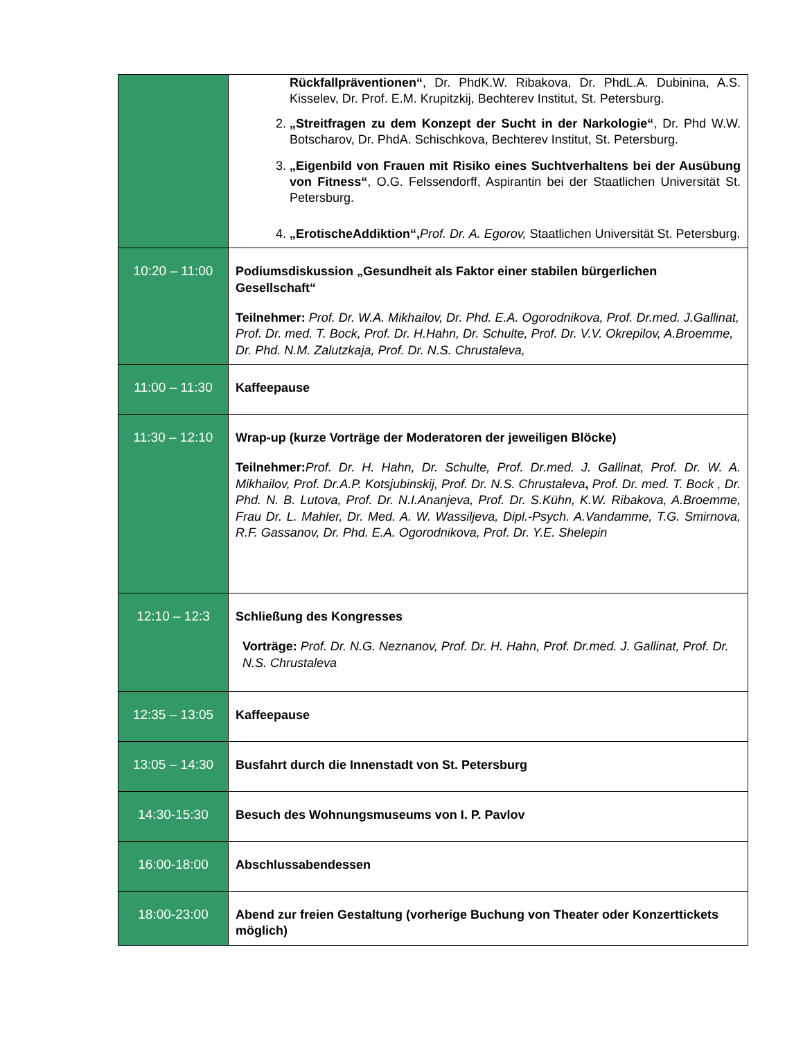| | Rückfallpräventionen“ , Dr. PhdK.W. Ribakova, Dr. PhdL.A. Dubinina, A.S. Kisselev, Dr. Prof. E.M. Krupitzkij, Bechterev Institut, St. Petersburg. 2. „Streitfragen zu dem Konzept der Sucht in der Narkologie“ , Dr. Phd W.W. Botscharov, Dr. PhdA. Schischkova, Bechterev Institut, St. Petersburg. 3. „Eigenbild von Frauen mit Risiko eines Suchtverhaltens bei der Ausübung von Fitness“ , O.G. Felssendorff, Aspirantin bei der Staatlichen Universität St. Petersburg. 4. „ErotischeAddiktion“, Prof. Dr. A. Egorov, Staatlichen Universität St. Petersburg. |
| 10:20 – 11:00 | Podiumsdiskussion „Gesundheit als Faktor einer stabilen bürgerlichen Gesellschaft“ Teilnehmer: Prof. Dr. W.A. Mikhailov, Dr. Phd. E.A. Ogorodnikova, Prof. Dr.med. J.Gallinat, Prof. Dr. med. T. Bock, Prof. Dr. H.Hahn, Dr. Schulte, Prof. Dr. V.V. Okrepilov, A.Broemme, Dr. Phd. N.M. Zalutzkaja, Prof. Dr. N.S. Chrustaleva, |
| 11:00 – 11:30 | Kaffeepause |
| 11:30 – 12:10 | Wrap-up (kurze Vorträge der Moderatoren der jeweiligen Blöcke) Teilnehmer: Prof. Dr. H. Hahn, Dr. Schulte, Prof. Dr.med. J. Gallinat, Prof. Dr. W. A. Mikhailov, Prof. Dr.A.P. Kotsjubinskij, Prof. Dr. N.S. Chrustaleva , Prof. Dr. med. T. Bock , Dr. Phd. N. B. Lutova, Prof. Dr. N.I.Ananjeva, Prof. Dr. S.Kühn, K.W. Ribakova, A.Broemme, Frau Dr. L. Mahler, Dr. Med. A. W. Wassiljeva, Dipl.-Psych. A.Vandamme, T.G. Smirnova, R.F. Gassanov, Dr. Phd. E.A. Ogorodnikova, Prof. Dr. Y.E. Shelepin |
| 12:10 – 12:3 | Schließung des Kongresses Vorträge: Prof. Dr. N.G. Neznanov, Prof. Dr. H. Hahn, Prof. Dr.med. J. Gallinat, Prof. Dr. N.S. Chrustaleva |
| 12:35 – 13:05 | Kaffeepause |
| 13:05 – 14:30 | Busfahrt durch die Innenstadt von St. Petersburg |
| 14:30-15:30 | Besuch des Wohnungsmuseums von I. P. Pavlov |
| 16:00-18:00 | Abschlussabendessen |
| 18:00-23:00 | Abend zur freien Gestaltung (vorherige Buchung von Theater oder Konzerttickets möglich) |